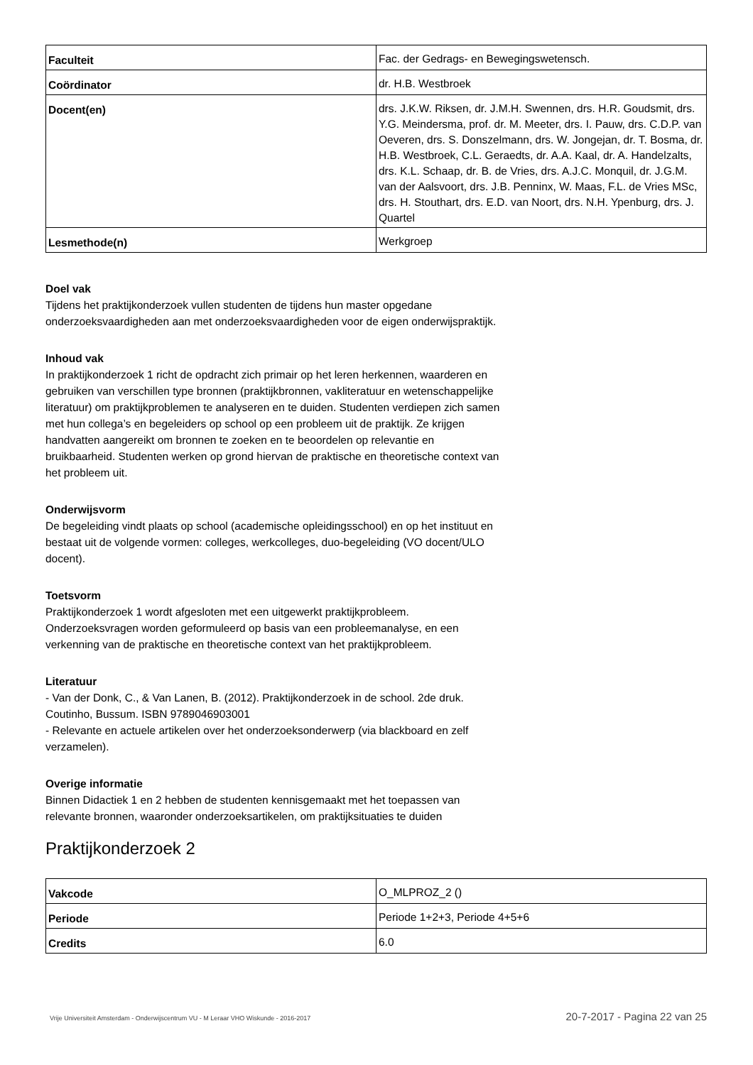| Faculteit | Fac. der Gedrags- en Bewegingswetensch. |
| Coördinator | dr. H.B. Westbroek |
| Docent(en) | drs. J.K.W. Riksen, dr. J.M.H. Swennen, drs. H.R. Goudsmit, drs. Y.G. Meindersma, prof. dr. M. Meeter, drs. I. Pauw, drs. C.D.P. van Oeveren, drs. S. Donszelmann, drs. W. Jongejan, dr. T. Bosma, dr. H.B. Westbroek, C.L. Geraedts, dr. A.A. Kaal, dr. A. Handelzalts, drs. K.L. Schaap, dr. B. de Vries, drs. A.J.C. Monquil, dr. J.G.M. van der Aalsvoort, drs. J.B. Penninx, W. Maas, F.L. de Vries MSc, drs. H. Stouthart, drs. E.D. van Noort, drs. N.H. Ypenburg, drs. J. Quartel |
| Lesmethode(n) | Werkgroep |
Doel vak
Tijdens het praktijkonderzoek vullen studenten de tijdens hun master opgedane onderzoeksvaardigheden aan met onderzoeksvaardigheden voor de eigen onderwijspraktijk.
Inhoud vak
In praktijkonderzoek 1 richt de opdracht zich primair op het leren herkennen, waarderen en gebruiken van verschillen type bronnen (praktijkbronnen, vakliteratuur en wetenschappelijke literatuur) om praktijkproblemen te analyseren en te duiden. Studenten verdiepen zich samen met hun collega’s en begeleiders op school op een probleem uit de praktijk. Ze krijgen handvatten aangereikt om bronnen te zoeken en te beoordelen op relevantie en bruikbaarheid. Studenten werken op grond hiervan de praktische en theoretische context van het probleem uit.
Onderwijsvorm
De begeleiding vindt plaats op school (academische opleidingsschool) en op het instituut en bestaat uit de volgende vormen: colleges, werkcolleges, duo-begeleiding (VO docent/ULO docent).
Toetsvorm
Praktijkonderzoek 1 wordt afgesloten met een uitgewerkt praktijkprobleem. Onderzoeksvragen worden geformuleerd op basis van een probleemanalyse, en een verkenning van de praktische en theoretische context van het praktijkprobleem.
Literatuur
- Van der Donk, C., & Van Lanen, B. (2012). Praktijkonderzoek in de school. 2de druk. Coutinho, Bussum. ISBN 9789046903001
- Relevante en actuele artikelen over het onderzoeksonderwerp (via blackboard en zelf verzamelen).
Overige informatie
Binnen Didactiek 1 en 2 hebben de studenten kennisgemaakt met het toepassen van relevante bronnen, waaronder onderzoeksartikelen, om praktijksituaties te duiden
Praktijkonderzoek 2
| Vakcode | O_MLPROZ_2 () |
| Periode | Periode 1+2+3, Periode 4+5+6 |
| Credits | 6.0 |
Vrije Universiteit Amsterdam - Onderwijscentrum VU - M Leraar VHO Wiskunde - 2016-2017 20-7-2017 - Pagina 22 van 25